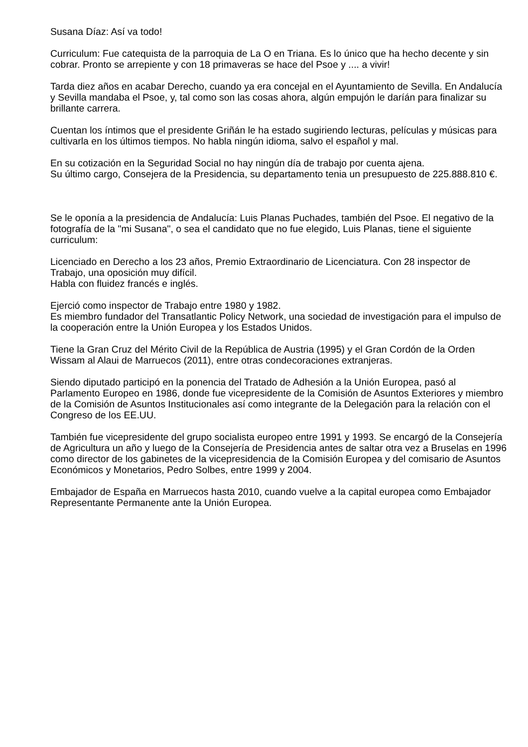Susana Díaz: Así va todo!
Curriculum: Fue catequista de la parroquia de La O en Triana. Es lo único que ha hecho decente y sin cobrar. Pronto se arrepiente y con 18 primaveras se hace del Psoe y .... a vivir!
Tarda diez años en acabar Derecho, cuando ya era concejal en el Ayuntamiento de Sevilla. En Andalucía y Sevilla mandaba el Psoe, y, tal como son las cosas ahora, algún empujón le daríán para finalizar su brillante carrera.
Cuentan los íntimos que el presidente Griñán le ha estado sugiriendo lecturas, películas y músicas para cultivarla en los últimos tiempos. No habla ningún idioma, salvo el español y mal.
En su cotización en la Seguridad Social no hay ningún día de trabajo por cuenta ajena.
Su último cargo, Consejera de la Presidencia, su departamento tenia un presupuesto de 225.888.810 €.
Se le oponía a la presidencia de Andalucía: Luis Planas Puchades, también del Psoe. El negativo de la fotografía de la "mi Susana", o sea el candidato que no fue elegido, Luis Planas, tiene el siguiente curriculum:
Licenciado en Derecho a los 23 años, Premio Extraordinario de Licenciatura. Con 28 inspector de Trabajo, una oposición muy difícil.
Habla con fluidez francés e inglés.
Ejerció como inspector de Trabajo entre 1980 y 1982.
Es miembro fundador del Transatlantic Policy Network, una sociedad de investigación para el impulso de la cooperación entre la Unión Europea y los Estados Unidos.
Tiene la Gran Cruz del Mérito Civil de la República de Austria (1995) y el Gran Cordón de la Orden Wissam al Alaui de Marruecos (2011), entre otras condecoraciones extranjeras.
Siendo diputado participó en la ponencia del Tratado de Adhesión a la Unión Europea, pasó al Parlamento Europeo en 1986, donde fue vicepresidente de la Comisión de Asuntos Exteriores y miembro de la Comisión de Asuntos Institucionales así como integrante de la Delegación para la relación con el Congreso de los EE.UU.
También fue vicepresidente del grupo socialista europeo entre 1991 y 1993. Se encargó de la Consejería de Agricultura un año y luego de la Consejería de Presidencia antes de saltar otra vez a Bruselas en 1996 como director de los gabinetes de la vicepresidencia de la Comisión Europea y del comisario de Asuntos Económicos y Monetarios, Pedro Solbes, entre 1999 y 2004.
Embajador de España en Marruecos hasta 2010, cuando vuelve a la capital europea como Embajador Representante Permanente ante la Unión Europea.